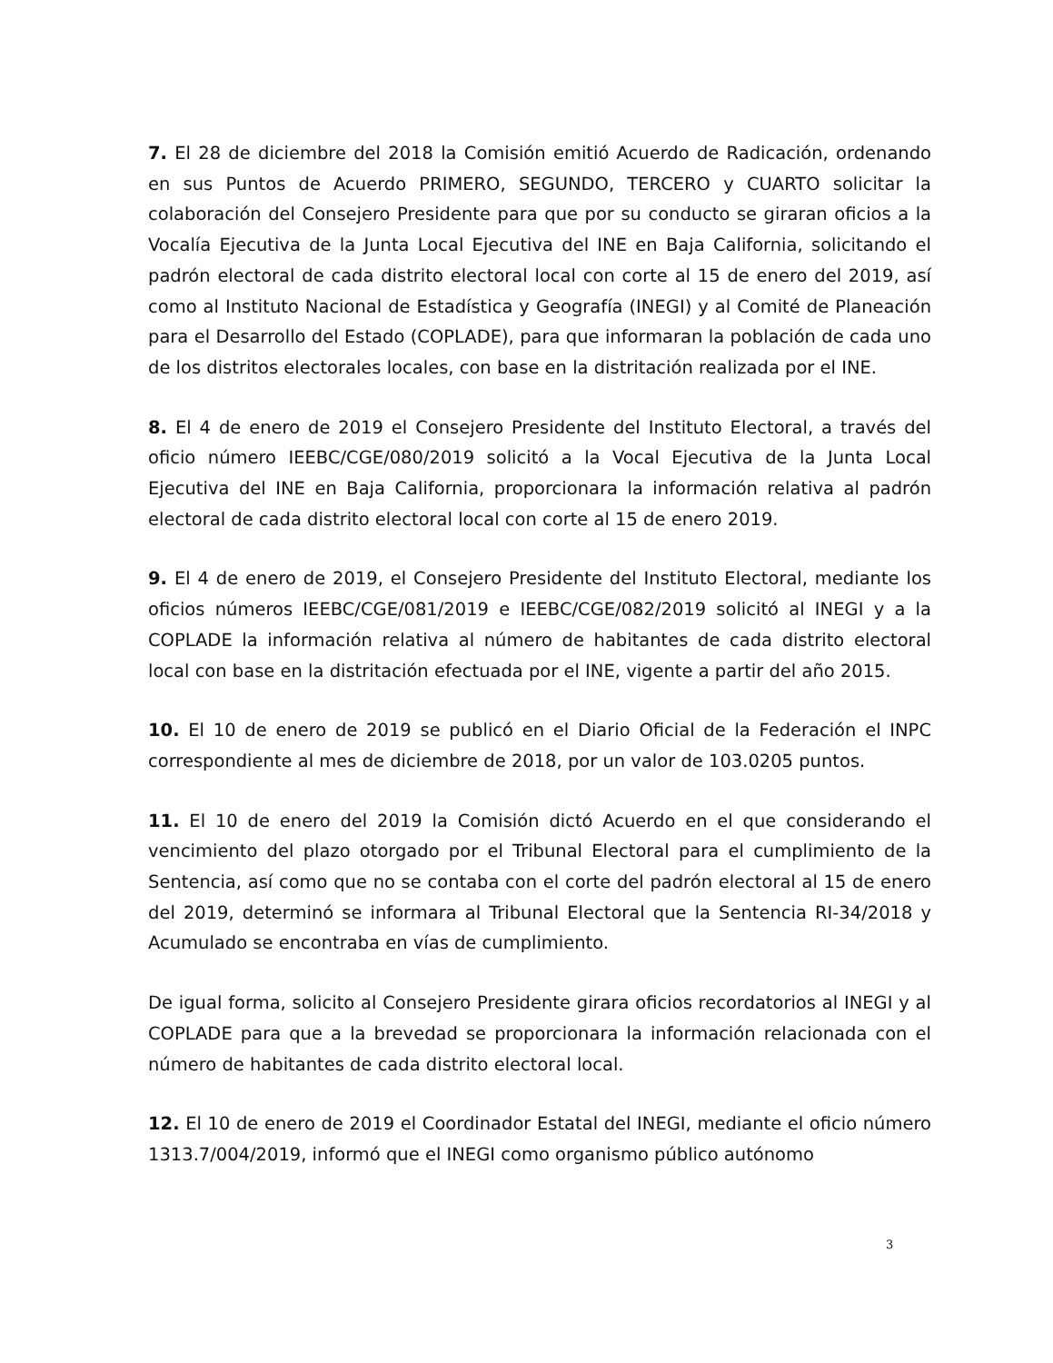7. El 28 de diciembre del 2018 la Comisión emitió Acuerdo de Radicación, ordenando en sus Puntos de Acuerdo PRIMERO, SEGUNDO, TERCERO y CUARTO solicitar la colaboración del Consejero Presidente para que por su conducto se giraran oficios a la Vocalía Ejecutiva de la Junta Local Ejecutiva del INE en Baja California, solicitando el padrón electoral de cada distrito electoral local con corte al 15 de enero del 2019, así como al Instituto Nacional de Estadística y Geografía (INEGI) y al Comité de Planeación para el Desarrollo del Estado (COPLADE), para que informaran la población de cada uno de los distritos electorales locales, con base en la distritación realizada por el INE.
8. El 4 de enero de 2019 el Consejero Presidente del Instituto Electoral, a través del oficio número IEEBC/CGE/080/2019 solicitó a la Vocal Ejecutiva de la Junta Local Ejecutiva del INE en Baja California, proporcionara la información relativa al padrón electoral de cada distrito electoral local con corte al 15 de enero 2019.
9. El 4 de enero de 2019, el Consejero Presidente del Instituto Electoral, mediante los oficios números IEEBC/CGE/081/2019 e IEEBC/CGE/082/2019 solicitó al INEGI y a la COPLADE la información relativa al número de habitantes de cada distrito electoral local con base en la distritación efectuada por el INE, vigente a partir del año 2015.
10. El 10 de enero de 2019 se publicó en el Diario Oficial de la Federación el INPC correspondiente al mes de diciembre de 2018, por un valor de 103.0205 puntos.
11. El 10 de enero del 2019 la Comisión dictó Acuerdo en el que considerando el vencimiento del plazo otorgado por el Tribunal Electoral para el cumplimiento de la Sentencia, así como que no se contaba con el corte del padrón electoral al 15 de enero del 2019, determinó se informara al Tribunal Electoral que la Sentencia RI-34/2018 y Acumulado se encontraba en vías de cumplimiento.
De igual forma, solicito al Consejero Presidente girara oficios recordatorios al INEGI y al COPLADE para que a la brevedad se proporcionara la información relacionada con el número de habitantes de cada distrito electoral local.
12. El 10 de enero de 2019 el Coordinador Estatal del INEGI, mediante el oficio número 1313.7/004/2019, informó que el INEGI como organismo público autónomo
3